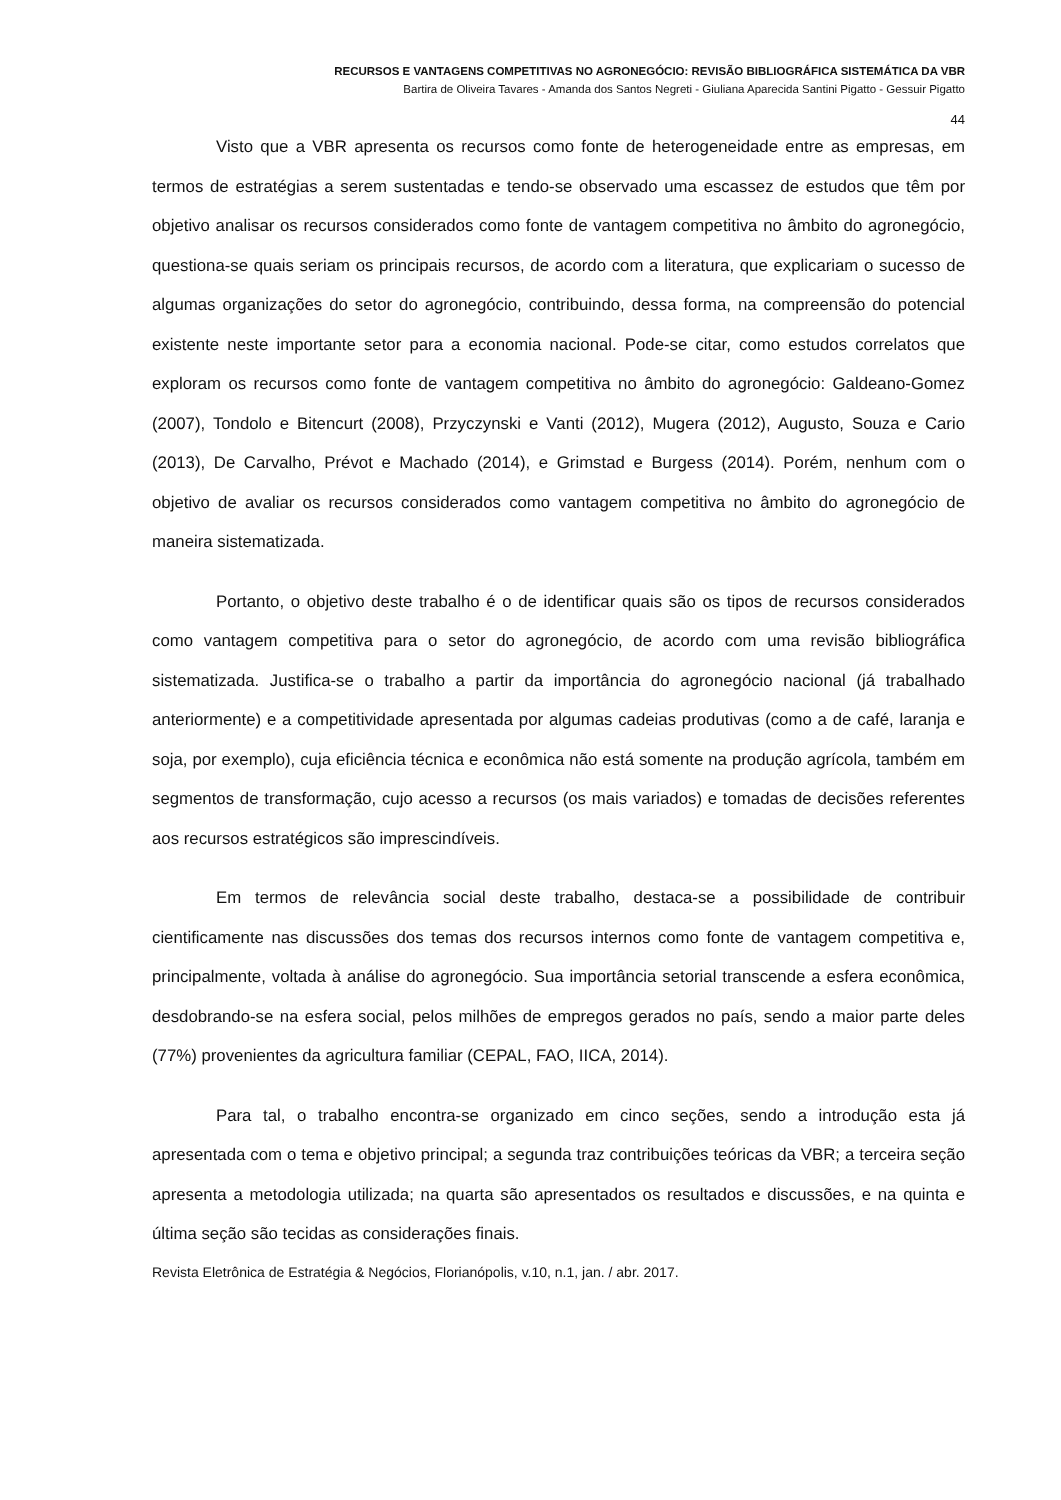RECURSOS E VANTAGENS COMPETITIVAS NO AGRONEGÓCIO: REVISÃO BIBLIOGRÁFICA SISTEMÁTICA DA VBR
Bartira de Oliveira Tavares - Amanda dos Santos Negreti - Giuliana Aparecida Santini Pigatto - Gessuir Pigatto
44
Visto que a VBR apresenta os recursos como fonte de heterogeneidade entre as empresas, em termos de estratégias a serem sustentadas e tendo-se observado uma escassez de estudos que têm por objetivo analisar os recursos considerados como fonte de vantagem competitiva no âmbito do agronegócio, questiona-se quais seriam os principais recursos, de acordo com a literatura, que explicariam o sucesso de algumas organizações do setor do agronegócio, contribuindo, dessa forma, na compreensão do potencial existente neste importante setor para a economia nacional. Pode-se citar, como estudos correlatos que exploram os recursos como fonte de vantagem competitiva no âmbito do agronegócio: Galdeano-Gomez (2007), Tondolo e Bitencurt (2008), Przyczynski e Vanti (2012), Mugera (2012), Augusto, Souza e Cario (2013), De Carvalho, Prévot e Machado (2014), e Grimstad e Burgess (2014). Porém, nenhum com o objetivo de avaliar os recursos considerados como vantagem competitiva no âmbito do agronegócio de maneira sistematizada.
Portanto, o objetivo deste trabalho é o de identificar quais são os tipos de recursos considerados como vantagem competitiva para o setor do agronegócio, de acordo com uma revisão bibliográfica sistematizada. Justifica-se o trabalho a partir da importância do agronegócio nacional (já trabalhado anteriormente) e a competitividade apresentada por algumas cadeias produtivas (como a de café, laranja e soja, por exemplo), cuja eficiência técnica e econômica não está somente na produção agrícola, também em segmentos de transformação, cujo acesso a recursos (os mais variados) e tomadas de decisões referentes aos recursos estratégicos são imprescindíveis.
Em termos de relevância social deste trabalho, destaca-se a possibilidade de contribuir cientificamente nas discussões dos temas dos recursos internos como fonte de vantagem competitiva e, principalmente, voltada à análise do agronegócio. Sua importância setorial transcende a esfera econômica, desdobrando-se na esfera social, pelos milhões de empregos gerados no país, sendo a maior parte deles (77%) provenientes da agricultura familiar (CEPAL, FAO, IICA, 2014).
Para tal, o trabalho encontra-se organizado em cinco seções, sendo a introdução esta já apresentada com o tema e objetivo principal; a segunda traz contribuições teóricas da VBR; a terceira seção apresenta a metodologia utilizada; na quarta são apresentados os resultados e discussões, e na quinta e última seção são tecidas as considerações finais.
Revista Eletrônica de Estratégia & Negócios, Florianópolis, v.10, n.1, jan. / abr. 2017.